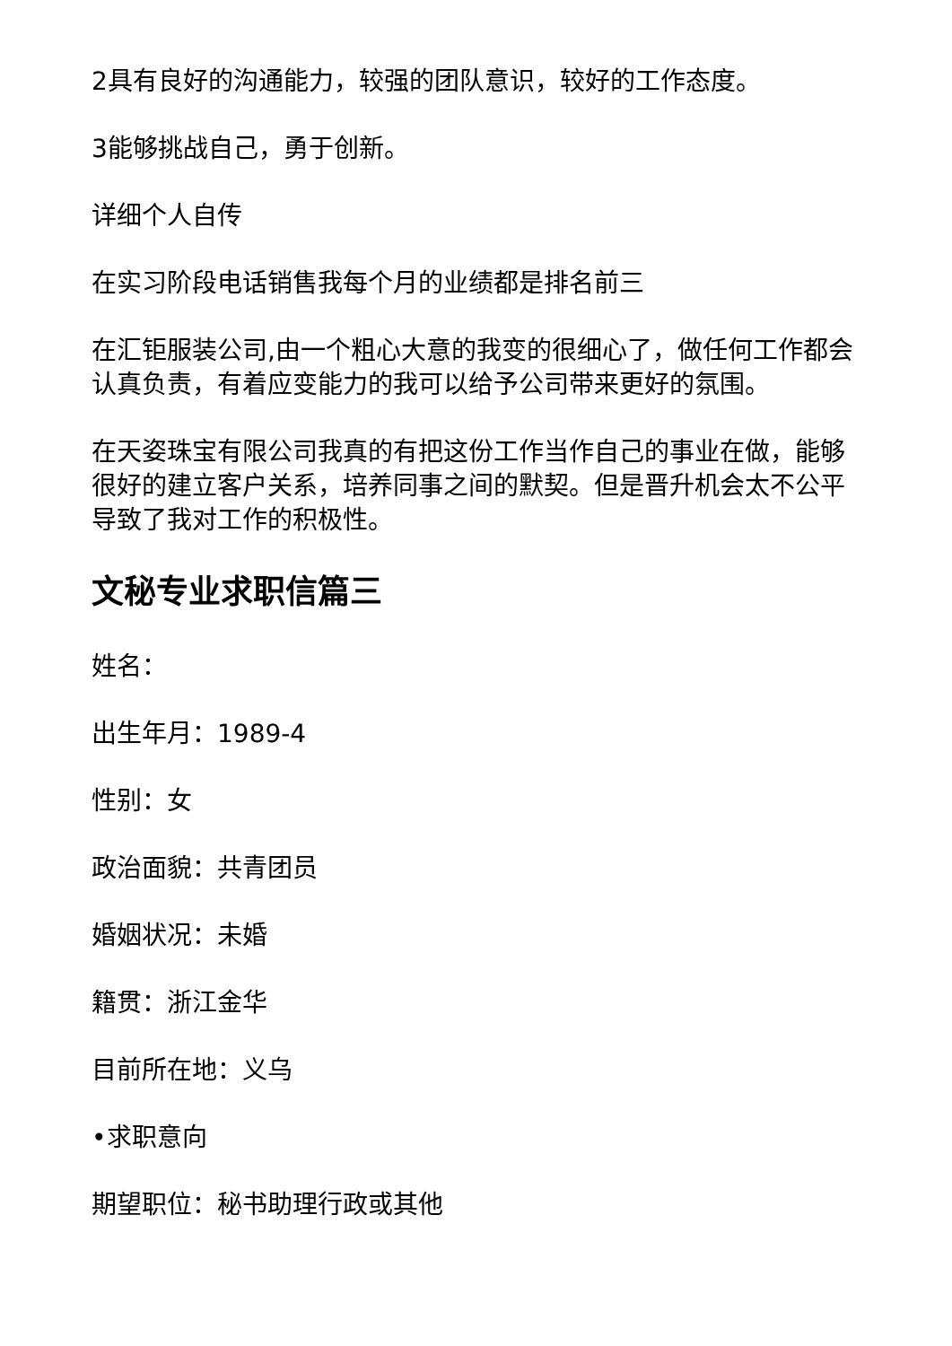2具有良好的沟通能力，较强的团队意识，较好的工作态度。
3能够挑战自己，勇于创新。
详细个人自传
在实习阶段电话销售我每个月的业绩都是排名前三
在汇钜服装公司,由一个粗心大意的我变的很细心了，做任何工作都会认真负责，有着应变能力的我可以给予公司带来更好的氛围。
在天姿珠宝有限公司我真的有把这份工作当作自己的事业在做，能够很好的建立客户关系，培养同事之间的默契。但是晋升机会太不公平导致了我对工作的积极性。
文秘专业求职信篇三
姓名：
出生年月：1989-4
性别：女
政治面貌：共青团员
婚姻状况：未婚
籍贯：浙江金华
目前所在地：义乌
•求职意向
期望职位：秘书助理行政或其他